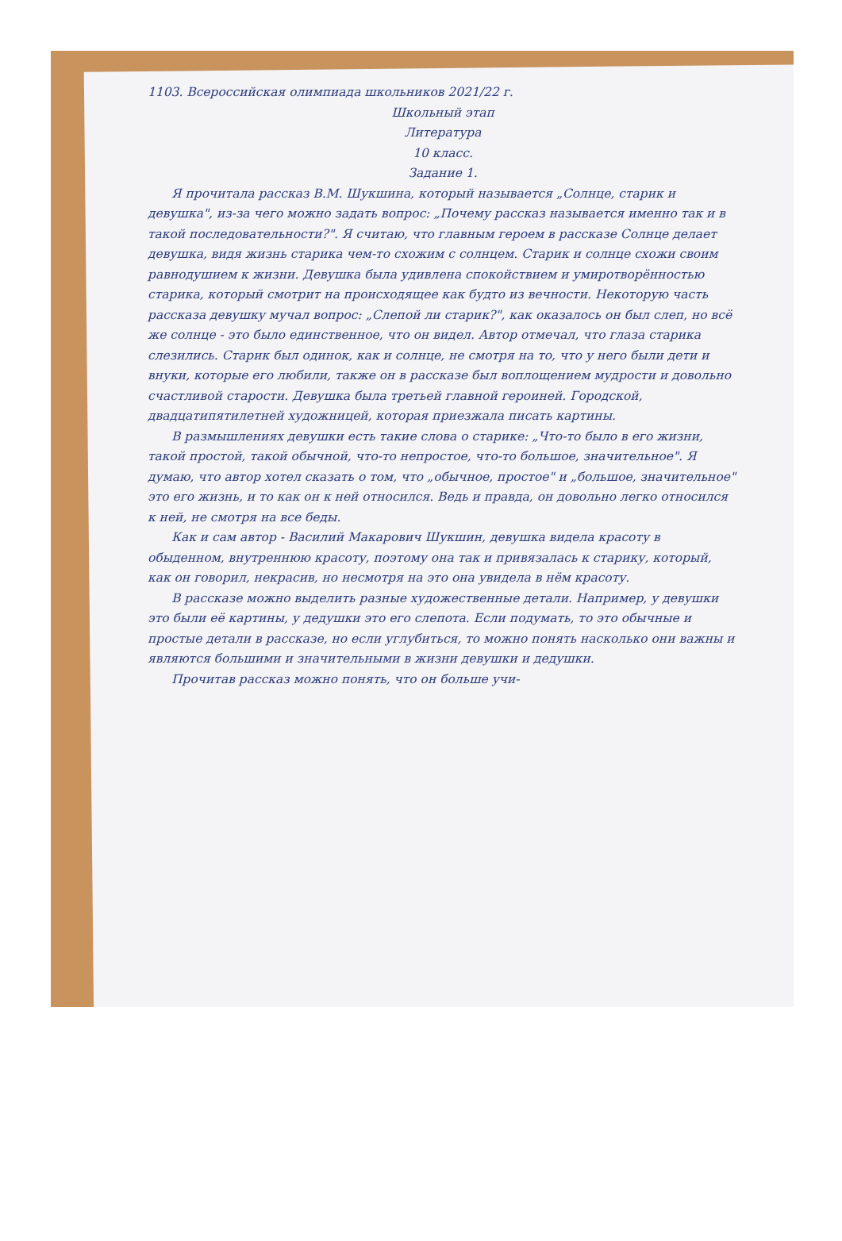1103. Всероссийская олимпиада школьников 2021/22 г.
Школьный этап
Литература
10 класс.
Задание 1.
Я прочитала рассказ В.М. Шукшина, который называется „Солнце, старик и девушка", из-за чего можно задать вопрос: „Почему рассказ называется именно так и в такой последовательности?". Я считаю, что главным героем в рассказе Солнце делает девушка, видя жизнь старика чем-то схожим с солнцем. Старик и солнце схожи своим равнодушием к жизни. Девушка была удивлена спокойствием и умиротворённостью старика, который смотрит на происходящее как будто из вечности. Некоторую часть рассказа девушку мучал вопрос: „Слепой ли старик?", как оказалось он был слеп, но всё же солнце - это было единственное, что он видел. Автор отмечал, что глаза старика слезились. Старик был одинок, как и солнце, не смотря на то, что у него были дети и внуки, которые его любили, также он в рассказе был воплощением мудрости и довольно счастливой старости. Девушка была третьей главной героиней. Городской, двадцатипятилетней художницей, которая приезжала писать картины.
В размышлениях девушки есть такие слова о старике: „Что-то было в его жизни, такой простой, такой обычной, что-то непростое, что-то большое, значительное". Я думаю, что автор хотел сказать о том, что „обычное, простое" и „большое, значительное" это его жизнь, и то как он к ней относился. Ведь и правда, он довольно легко относился к ней, не смотря на все беды.
Как и сам автор - Василий Макарович Шукшин, девушка видела красоту в обыденном, внутреннюю красоту, поэтому она так и привязалась к старику, который, как он говорил, некрасив, но несмотря на это она увидела в нём красоту.
В рассказе можно выделить разные художественные детали. Например, у девушки это были её картины, у дедушки это его слепота. Если подумать, то это обычные и простые детали в рассказе, но если углубиться, то можно понять насколько они важны и являются большими и значительными в жизни девушки и дедушки.
Прочитав рассказ можно понять, что он больше учи-